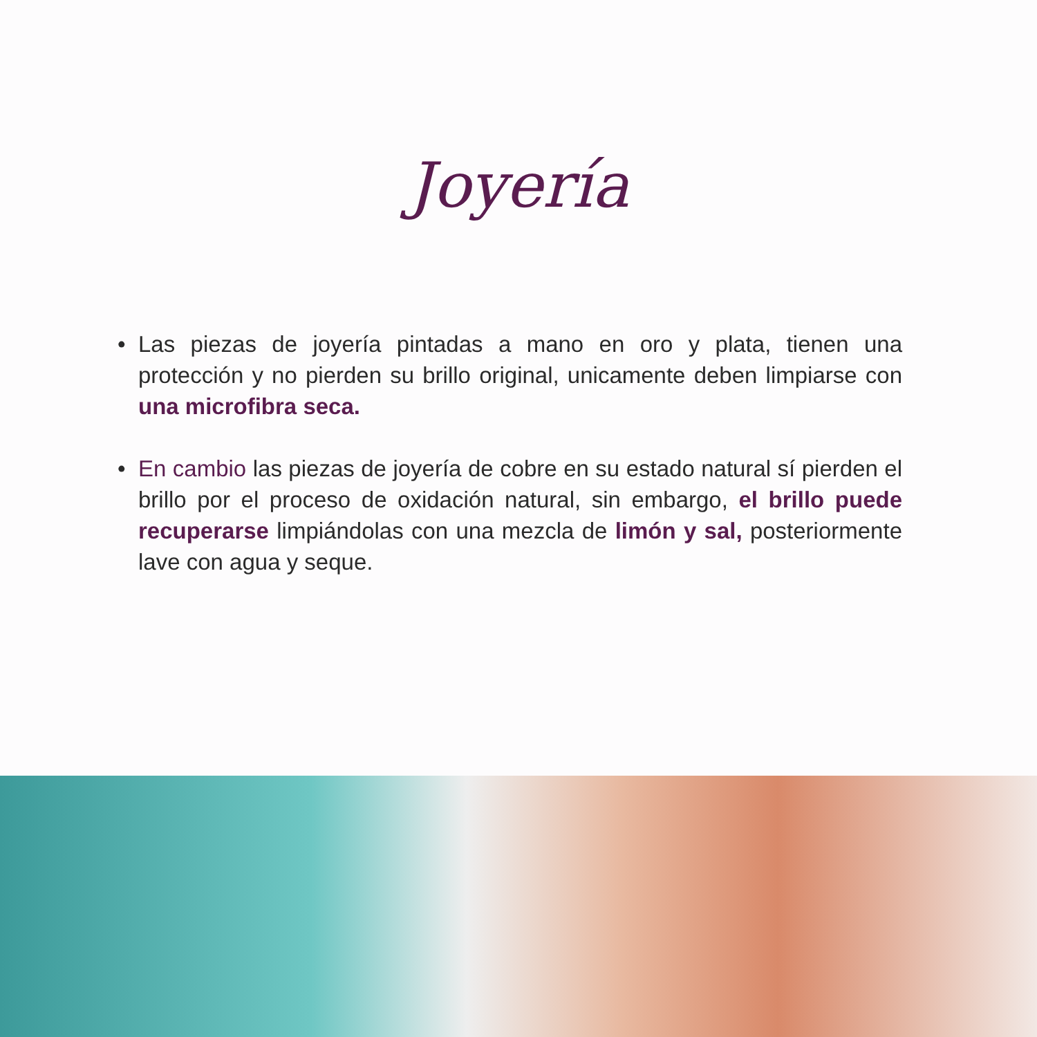Joyería
• Las piezas de joyería pintadas a mano en oro y plata, tienen una protección y no pierden su brillo original, unicamente deben limpiarse con una microfibra seca.
• En cambio las piezas de joyería de cobre en su estado natural sí pierden el brillo por el proceso de oxidación natural, sin embargo, el brillo puede recuperarse limpiándolas con una mezcla de limón y sal, posteriormente lave con agua y seque.